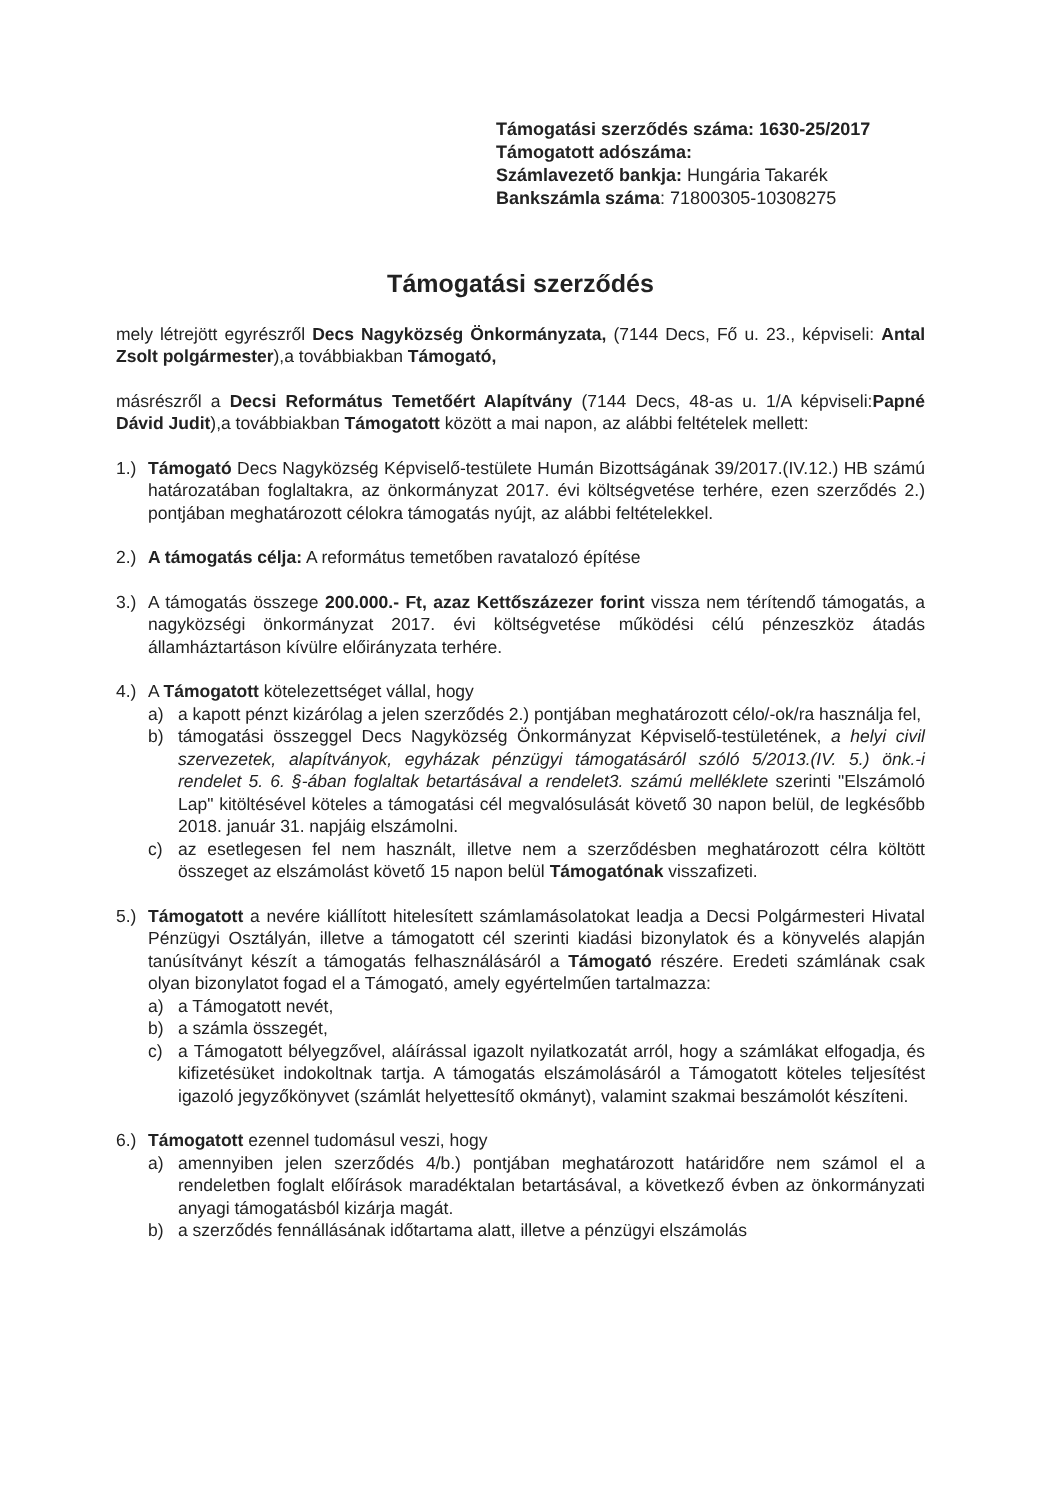Támogatási szerződés száma: 1630-25/2017
Támogatott adószáma:
Számlavezető bankja: Hungária Takarék
Bankszámla száma: 71800305-10308275
Támogatási szerződés
mely létrejött egyrészről Decs Nagyközség Önkormányzata, (7144 Decs, Fő u. 23., képviseli: Antal Zsolt polgármester),a továbbiakban Támogató,
másrészről a Decsi Református Temetőért Alapítvány (7144 Decs, 48-as u. 1/A képviseli:Papné Dávid Judit),a továbbiakban Támogatott között a mai napon, az alábbi feltételek mellett:
1.) Támogató Decs Nagyközség Képviselő-testülete Humán Bizottságának 39/2017.(IV.12.) HB számú határozatában foglaltakra, az önkormányzat 2017. évi költségvetése terhére, ezen szerződés 2.) pontjában meghatározott célokra támogatás nyújt, az alábbi feltételekkel.
2.) A támogatás célja: A református temetőben ravatalozó építése
3.) A támogatás összege 200.000.- Ft, azaz Kettőszázezer forint vissza nem térítendő támogatás, a nagyközségi önkormányzat 2017. évi költségvetése működési célú pénzeszköz átadás államháztartáson kívülre előirányzata terhére.
4.) A Támogatott kötelezettséget vállal, hogy
a) a kapott pénzt kizárólag a jelen szerződés 2.) pontjában meghatározott célo/-ok/ra használja fel,
b) támogatási összeggel Decs Nagyközség Önkormányzat Képviselő-testületének, a helyi civil szervezetek, alapítványok, egyházak pénzügyi támogatásáról szóló 5/2013.(IV. 5.) önk.-i rendelet 5. 6. §-ában foglaltak betartásával a rendelet3. számú melléklete szerinti "Elszámoló Lap" kitöltésével köteles a támogatási cél megvalósulását követő 30 napon belül, de legkésőbb 2018. január 31. napjáig elszámolni.
c) az esetlegesen fel nem használt, illetve nem a szerződésben meghatározott célra költött összeget az elszámolást követő 15 napon belül Támogatónak visszafizeti.
5.) Támogatott a nevére kiállított hitelesített számlamásolatokat leadja a Decsi Polgármesteri Hivatal Pénzügyi Osztályán, illetve a támogatott cél szerinti kiadási bizonylatok és a könyvelés alapján tanúsítványt készít a támogatás felhasználásáról a Támogató részére. Eredeti számlának csak olyan bizonylatot fogad el a Támogató, amely egyértelműen tartalmazza:
a) a Támogatott nevét,
b) a számla összegét,
c) a Támogatott bélyegzővel, aláírással igazolt nyilatkozatát arról, hogy a számlákat elfogadja, és kifizetésüket indokoltnak tartja. A támogatás elszámolásáról a Támogatott köteles teljesítést igazoló jegyzőkönyvet (számlát helyettesítő okmányt), valamint szakmai beszámolót készíteni.
6.) Támogatott ezennel tudomásul veszi, hogy
a) amennyiben jelen szerződés 4/b.) pontjában meghatározott határidőre nem számol el a rendeletben foglalt előírások maradéktalan betartásával, a következő évben az önkormányzati anyagi támogatásból kizárja magát.
b) a szerződés fennállásának időtartama alatt, illetve a pénzügyi elszámolás